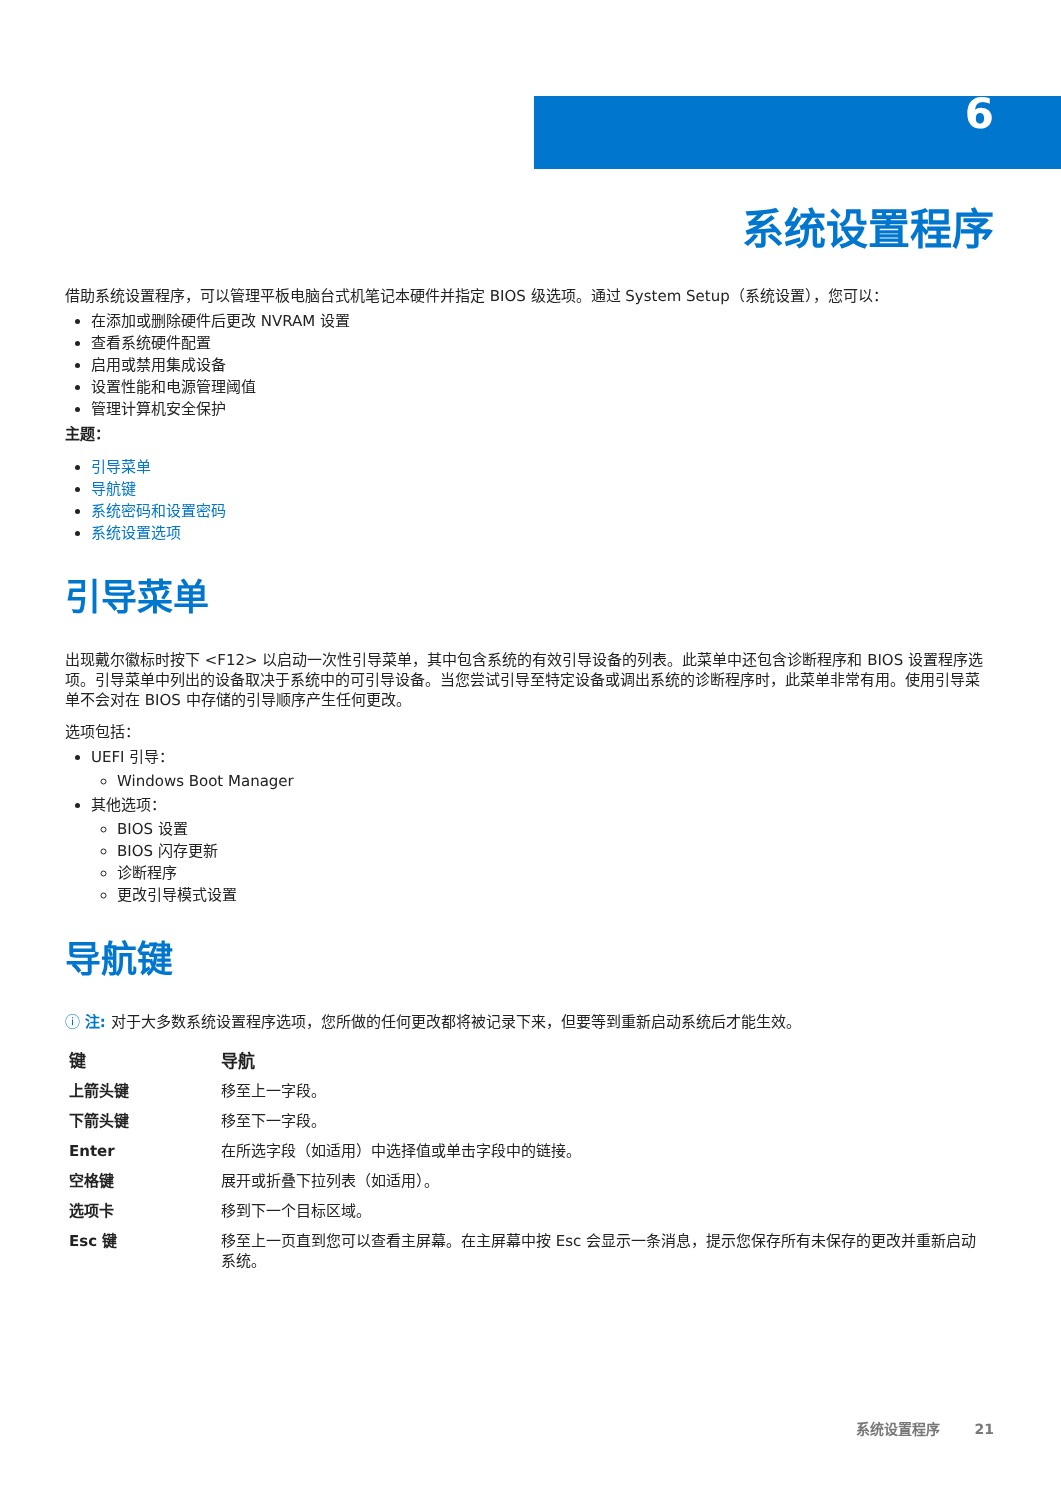6
系统设置程序
借助系统设置程序，可以管理平板电脑台式机笔记本硬件并指定 BIOS 级选项。通过 System Setup（系统设置），您可以：
在添加或删除硬件后更改 NVRAM 设置
查看系统硬件配置
启用或禁用集成设备
设置性能和电源管理阈值
管理计算机安全保护
主题：
引导菜单
导航键
系统密码和设置密码
系统设置选项
引导菜单
出现戴尔徽标时按下 <F12> 以启动一次性引导菜单，其中包含系统的有效引导设备的列表。此菜单中还包含诊断程序和 BIOS 设置程序选项。引导菜单中列出的设备取决于系统中的可引导设备。当您尝试引导至特定设备或调出系统的诊断程序时，此菜单非常有用。使用引导菜单不会对在 BIOS 中存储的引导顺序产生任何更改。
选项包括：
UEFI 引导：
Windows Boot Manager
其他选项：
BIOS 设置
BIOS 闪存更新
诊断程序
更改引导模式设置
导航键
ⓘ 注: 对于大多数系统设置程序选项，您所做的任何更改都将被记录下来，但要等到重新启动系统后才能生效。
| 键 | 导航 |
| --- | --- |
| 上箭头键 | 移至上一字段。 |
| 下箭头键 | 移至下一字段。 |
| Enter | 在所选字段（如适用）中选择值或单击字段中的链接。 |
| 空格键 | 展开或折叠下拉列表（如适用）。 |
| 选项卡 | 移到下一个目标区域。 |
| Esc 键 | 移至上一页直到您可以查看主屏幕。在主屏幕中按 Esc 会显示一条消息，提示您保存所有未保存的更改并重新启动系统。 |
系统设置程序 21